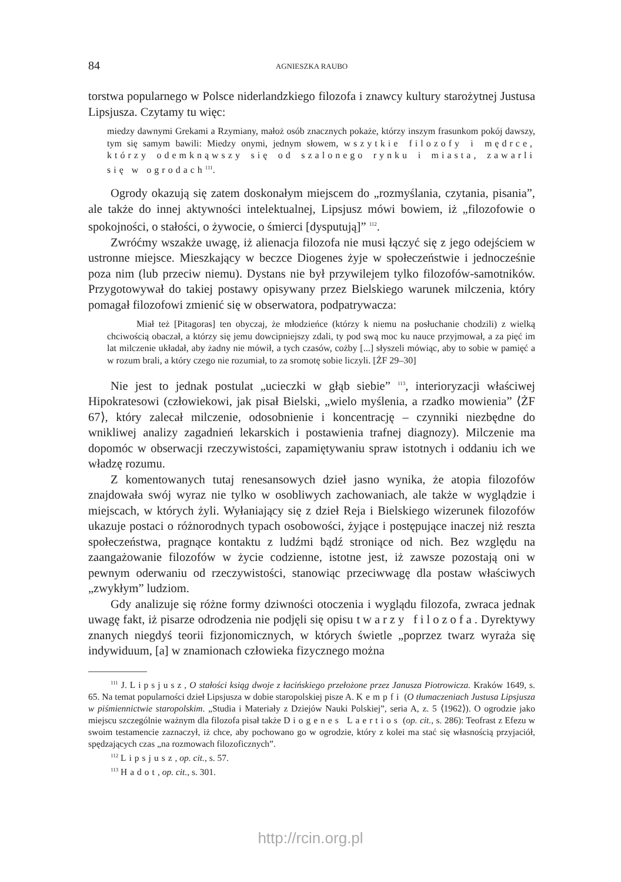84 AGNIESZKA RAUBO
torstwa popularnego w Polsce niderlandzkiego filozofa i znawcy kultury starożytnej Justusa Lipsjusza. Czytamy tu więc:
miedzy dawnymi Grekami a Rzymiany, małoż osób znacznych pokaże, którzy inszym frasunkom pokój dawszy, tym się samym bawili: Miedzy onymi, jednym słowem, wszytkie filozofy i mędrce, którzy odemknąwszy się od szalonego rynku i miasta, zawarli się w ogrodach<sup>111</sup>.
Ogrody okazują się zatem doskonałym miejscem do „rozmyślania, czytania, pisania”, ale także do innej aktywności intelektualnej, Lipsjusz mówi bowiem, iż „filozofowie o spokojności, o stałości, o żywocie, o śmierci [dysputują]” <sup>112</sup>.
Zwróćmy wszakże uwagę, iż alienacja filozofa nie musi łączyć się z jego odejściem w ustronne miejsce. Mieszkający w beczce Diogenes żyje w społeczeństwie i jednocześnie poza nim (lub przeciw niemu). Dystans nie był przywilejem tylko filozofów-samotników. Przygotowywał do takiej postawy opisywany przez Bielskiego warunek milczenia, który pomagał filozofowi zmienić się w obserwatora, podpatrywacza:
Miał też [Pitagoras] ten obyczaj, że młodzieńce (którzy k niemu na posłuchanie chodzili) z wielką chciwością obaczał, a którzy się jemu dowcipniejszy zdali, ty pod swą moc ku nauce przyjmował, a za pięć im lat milczenie układał, aby żadny nie mówił, a tych czasów, cożby [...] słyszeli mówiąc, aby to sobie w pamięć a w rozum brali, a który czego nie rozumiał, to za sromotę sobie liczyli. [ŻF 29–30]
Nie jest to jednak postulat „ucieczki w głąb siebie” <sup>113</sup>, interioryzacji właściwej Hipokratesowi (człowiekowi, jak pisał Bielski, „wielo myślenia, a rzadko mowienia” ⟨ŻF 67⟩, który zalecał milczenie, odosobnienie i koncentrację – czynniki niezbędne do wnikliwej analizy zagadnień lekarskich i postawienia trafnej diagnozy). Milczenie ma dopomóc w obserwacji rzeczywistości, zapamiętywaniu spraw istotnych i oddaniu ich we władzę rozumu.
Z komentowanych tutaj renesansowych dzieł jasno wynika, że atopia filozofów znajdowała swój wyraz nie tylko w osobliwych zachowaniach, ale także w wyglądzie i miejscach, w których żyli. Wyłaniający się z dzieł Reja i Bielskiego wizerunek filozofów ukazuje postaci o różnorodnych typach osobowości, żyjące i postępujące inaczej niż reszta społeczeństwa, pragnące kontaktu z ludźmi bądź stroniące od nich. Bez względu na zaangażowanie filozofów w życie codzienne, istotne jest, iż zawsze pozostają oni w pewnym oderwaniu od rzeczywistości, stanowiąc przeciwwagę dla postaw właściwych „zwykłym” ludziom.
Gdy analizuje się różne formy dziwności otoczenia i wyglądu filozofa, zwraca jednak uwagę fakt, iż pisarze odrodzenia nie podjęli się opisu twarzy filozofa. Dyrektywy znanych niegdyś teorii fizjonomicznych, w których świetle „poprzez twarz wyraża się indywiduum, [a] w znamionach człowieka fizycznego można
<sup>111</sup> J. Lipsjusz, O stałości ksiąg dwoje z łacińskiego przełożone przez Janusza Piotrowicza. Kraków 1649, s. 65. Na temat popularności dzieł Lipsjusza w dobie staropolskiej pisze A. Kempfi (O tłumaczeniach Justusa Lipsjusza w piśmiennictwie staropolskim. „Studia i Materiały z Dziejów Nauki Polskiej”, seria A, z. 5 ⟨1962⟩). O ogrodzie jako miejscu szczególnie ważnym dla filozofa pisał także Diogenes Laertios (op. cit., s. 286): Teofrast z Efezu w swoim testamencie zaznaczył, iż chce, aby pochowano go w ogrodzie, który z kolei ma stać się własnością przyjaciół, spędzających czas „na rozmowach filozoficznych”.
<sup>112</sup> Lipsjusz, op. cit., s. 57.
<sup>113</sup> Hadot, op. cit., s. 301.
http://rcin.org.pl